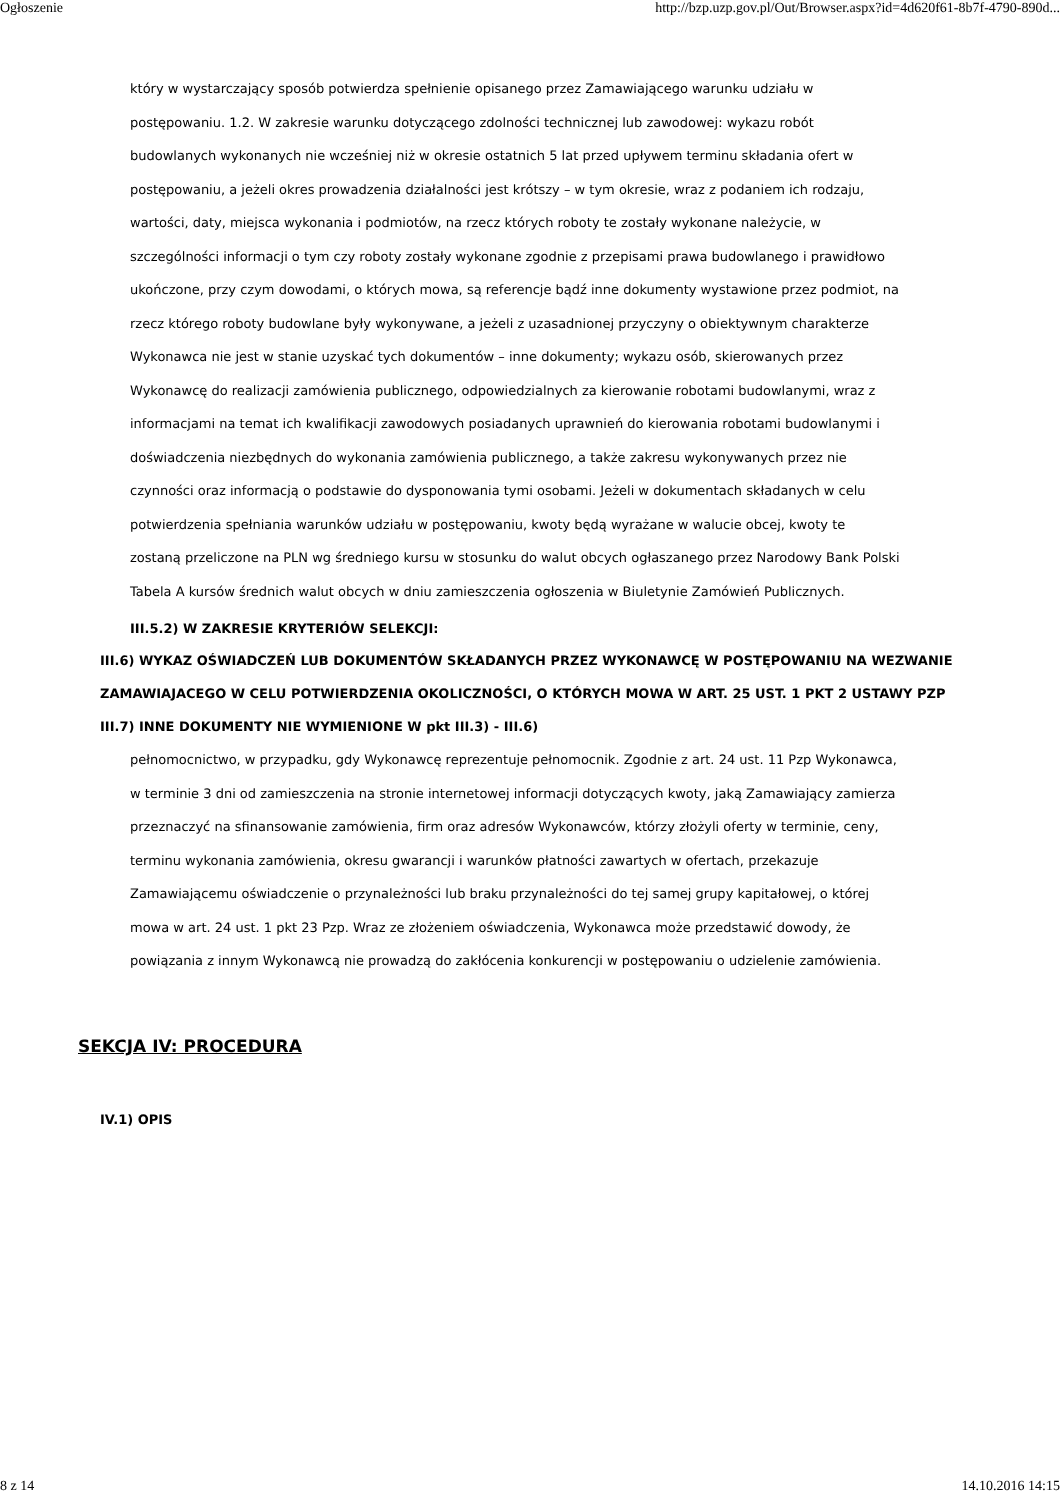Ogłoszenie http://bzp.uzp.gov.pl/Out/Browser.aspx?id=4d620f61-8b7f-4790-890d...
który w wystarczający sposób potwierdza spełnienie opisanego przez Zamawiającego warunku udziału w postępowaniu. 1.2. W zakresie warunku dotyczącego zdolności technicznej lub zawodowej: wykazu robót budowlanych wykonanych nie wcześniej niż w okresie ostatnich 5 lat przed upływem terminu składania ofert w postępowaniu, a jeżeli okres prowadzenia działalności jest krótszy – w tym okresie, wraz z podaniem ich rodzaju, wartości, daty, miejsca wykonania i podmiotów, na rzecz których roboty te zostały wykonane należycie, w szczególności informacji o tym czy roboty zostały wykonane zgodnie z przepisami prawa budowlanego i prawidłowo ukończone, przy czym dowodami, o których mowa, są referencje bądź inne dokumenty wystawione przez podmiot, na rzecz którego roboty budowlane były wykonywane, a jeżeli z uzasadnionej przyczyny o obiektywnym charakterze Wykonawca nie jest w stanie uzyskać tych dokumentów – inne dokumenty; wykazu osób, skierowanych przez Wykonawcę do realizacji zamówienia publicznego, odpowiedzialnych za kierowanie robotami budowlanymi, wraz z informacjami na temat ich kwalifikacji zawodowych posiadanych uprawnień do kierowania robotami budowlanymi i doświadczenia niezbędnych do wykonania zamówienia publicznego, a także zakresu wykonywanych przez nie czynności oraz informacją o podstawie do dysponowania tymi osobami. Jeżeli w dokumentach składanych w celu potwierdzenia spełniania warunków udziału w postępowaniu, kwoty będą wyrażane w walucie obcej, kwoty te zostaną przeliczone na PLN wg średniego kursu w stosunku do walut obcych ogłaszanego przez Narodowy Bank Polski Tabela A kursów średnich walut obcych w dniu zamieszczenia ogłoszenia w Biuletynie Zamówień Publicznych.
III.5.2) W ZAKRESIE KRYTERIÓW SELEKCJI:
III.6) WYKAZ OŚWIADCZEŃ LUB DOKUMENTÓW SKŁADANYCH PRZEZ WYKONAWCĘ W POSTĘPOWANIU NA WEZWANIE ZAMAWIAJACEGO W CELU POTWIERDZENIA OKOLICZNOŚCI, O KTÓRYCH MOWA W ART. 25 UST. 1 PKT 2 USTAWY PZP
III.7) INNE DOKUMENTY NIE WYMIENIONE W pkt III.3) - III.6)
pełnomocnictwo, w przypadku, gdy Wykonawcę reprezentuje pełnomocnik. Zgodnie z art. 24 ust. 11 Pzp Wykonawca, w terminie 3 dni od zamieszczenia na stronie internetowej informacji dotyczących kwoty, jaką Zamawiający zamierza przeznaczyć na sfinansowanie zamówienia, firm oraz adresów Wykonawców, którzy złożyli oferty w terminie, ceny, terminu wykonania zamówienia, okresu gwarancji i warunków płatności zawartych w ofertach, przekazuje Zamawiającemu oświadczenie o przynależności lub braku przynależności do tej samej grupy kapitałowej, o której mowa w art. 24 ust. 1 pkt 23 Pzp. Wraz ze złożeniem oświadczenia, Wykonawca może przedstawić dowody, że powiązania z innym Wykonawcą nie prowadzą do zakłócenia konkurencji w postępowaniu o udzielenie zamówienia.
SEKCJA IV: PROCEDURA
IV.1) OPIS
8 z 14 14.10.2016 14:15